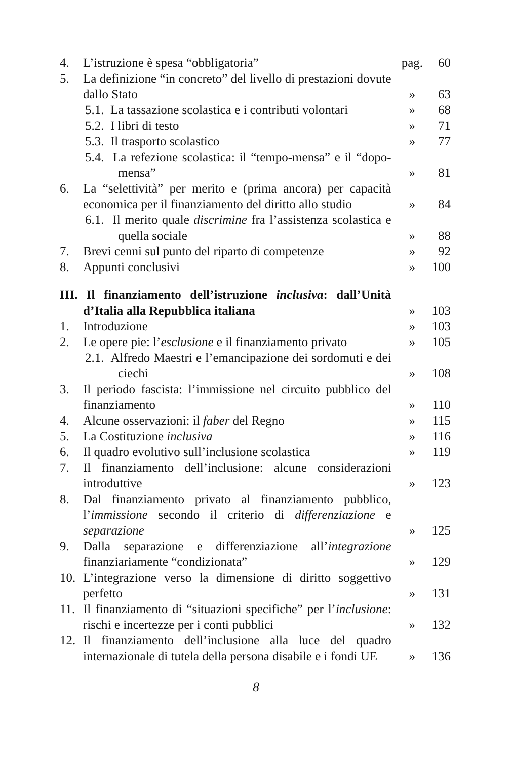| 4. | L’istruzione è spesa “obbligatoria” | pag. | 60 |
| 5. | La definizione “in concreto” del livello di prestazioni dovute dallo Stato | » | 63 |
| 5.1. La tassazione scolastica e i contributi volontari | | » | 68 |
| 5.2. I libri di testo | | » | 71 |
| 5.3. Il trasporto scolastico | | » | 77 |
| 5.4. La refezione scolastica: il “tempo-mensa” e il “dopo-mensa” | | » | 81 |
| 6. | La “selettività” per merito e (prima ancora) per capacità economica per il finanziamento del diritto allo studio | » | 84 |
| 6.1. Il merito quale discrimine fra l’assistenza scolastica e quella sociale | | » | 88 |
| 7. | Brevi cenni sul punto del riparto di competenze | » | 92 |
| 8. | Appunti conclusivi | » | 100 |
| III. Il finanziamento dell’istruzione inclusiva : dall’Unità d’Italia alla Repubblica italiana | | » | 103 |
| 1. | Introduzione | » | 103 |
| 2. | Le opere pie: l’ esclusione e il finanziamento privato | » | 105 |
| 2.1. Alfredo Maestri e l’emancipazione dei sordomuti e dei ciechi | | » | 108 |
| 3. | Il periodo fascista: l’immissione nel circuito pubblico del finanziamento | » | 110 |
| 4. | Alcune osservazioni: il faber del Regno | » | 115 |
| 5. | La Costituzione inclusiva | » | 116 |
| 6. | Il quadro evolutivo sull’inclusione scolastica | » | 119 |
| 7. | Il finanziamento dell’inclusione: alcune considerazioni introduttive | » | 123 |
| 8. | Dal finanziamento privato al finanziamento pubblico, l’ immissione secondo il criterio di differenziazione e separazione | » | 125 |
| 9. | Dalla separazione e differenziazione all’ integrazione finanziariamente “condizionata” | » | 129 |
| 10. | L’integrazione verso la dimensione di diritto soggettivo perfetto | » | 131 |
| 11. | Il finanziamento di “situazioni specifiche” per l’ inclusione : rischi e incertezze per i conti pubblici | » | 132 |
| 12. | Il finanziamento dell’inclusione alla luce del quadro internazionale di tutela della persona disabile e i fondi UE | » | 136 |
8